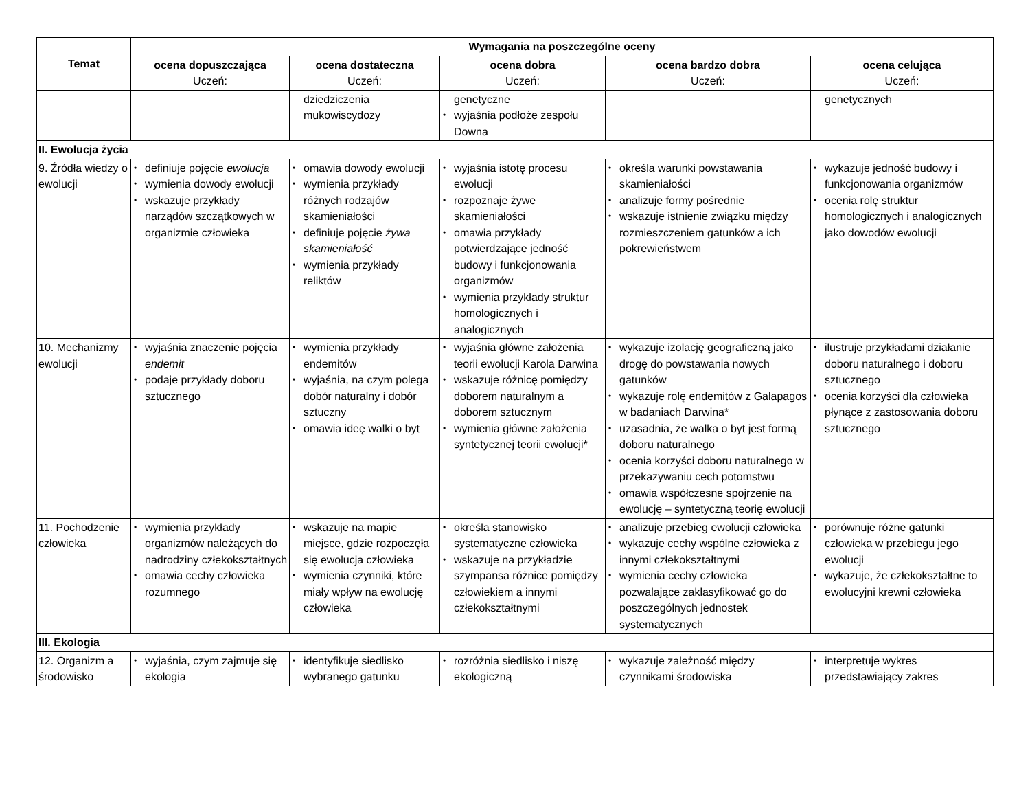| Temat | Wymagania na poszczególne oceny | | | | |
| --- | --- | --- | --- | --- | --- |
| | ocena dopuszczająca Uczeń: | ocena dostateczna Uczeń: | ocena dobra Uczeń: | ocena bardzo dobra Uczeń: | ocena celująca Uczeń: |
| | | dziedziczenia mukowiscydozy | genetyczne • wyjaśnia podłoże zespołu Downa | | genetycznych |
| II. Ewolucja życia | | | | | |
| 9. Źródła wiedzy o ewolucji | • definiuje pojęcie ewolucja • wymienia dowody ewolucji • wskazuje przykłady narządów szczątkowych w organizmie człowieka | • omawia dowody ewolucji • wymienia przykłady różnych rodzajów skamieniałości • definiuje pojęcie żywa skamieniałość • wymienia przykłady reliktów | • wyjaśnia istotę procesu ewolucji • rozpoznaje żywe skamieniałości • omawia przykłady potwierdzające jedność budowy i funkcjonowania organizmów • wymienia przykłady struktur homologicznych i analogicznych | • określa warunki powstawania skamieniałości • analizuje formy pośrednie • wskazuje istnienie związku między rozmieszczeniem gatunków a ich pokrewieństwem | • wykazuje jedność budowy i funkcjonowania organizmów • ocenia rolę struktur homologicznych i analogicznych jako dowodów ewolucji |
| 10. Mechanizmy ewolucji | • wyjaśnia znaczenie pojęcia endemit • podaje przykłady doboru sztucznego | • wymienia przykłady endemitów • wyjaśnia, na czym polega dobór naturalny i dobór sztuczny • omawia ideę walki o byt | • wyjaśnia główne założenia teorii ewolucji Karola Darwina • wskazuje różnicę pomiędzy doborem naturalnym a doborem sztucznym • wymienia główne założenia syntetycznej teorii ewolucji* | • wykazuje izolację geograficzną jako drogę do powstawania nowych gatunków • wykazuje rolę endemitów z Galapagos w badaniach Darwina* • uzasadnia, że walka o byt jest formą doboru naturalnego • ocenia korzyści doboru naturalnego w przekazywaniu cech potomstwu • omawia współczesne spojrzenie na ewolucję – syntetyczną teorię ewolucji | • ilustruje przykładami działanie doboru naturalnego i doboru sztucznego • ocenia korzyści dla człowieka płynące z zastosowania doboru sztucznego |
| 11. Pochodzenie człowieka | • wymienia przykłady organizmów należących do nadrodziny człekokształtnych • omawia cechy człowieka rozumnego | • wskazuje na mapie miejsce, gdzie rozpoczęła się ewolucja człowieka • wymienia czynniki, które miały wpływ na ewolucję człowieka | • określa stanowisko systematyczne człowieka • wskazuje na przykładzie szympansa różnice pomiędzy człowiekiem a innymi człekokształtnymi | • analizuje przebieg ewolucji człowieka • wykazuje cechy wspólne człowieka z innymi człekokształtnymi • wymienia cechy człowieka pozwalające zaklasyfikować go do poszczególnych jednostek systematycznych | • porównuje różne gatunki człowieka w przebiegu jego ewolucji • wykazuje, że człekokształtne to ewolucyjni krewni człowieka |
| III. Ekologia | | | | | |
| 12. Organizm a środowisko | • wyjaśnia, czym zajmuje się ekologia | • identyfikuje siedlisko wybranego gatunku | • rozróżnia siedlisko i niszę ekologiczną | • wykazuje zależność między czynnikami środowiska | • interpretuje wykres przedstawiający zakres |